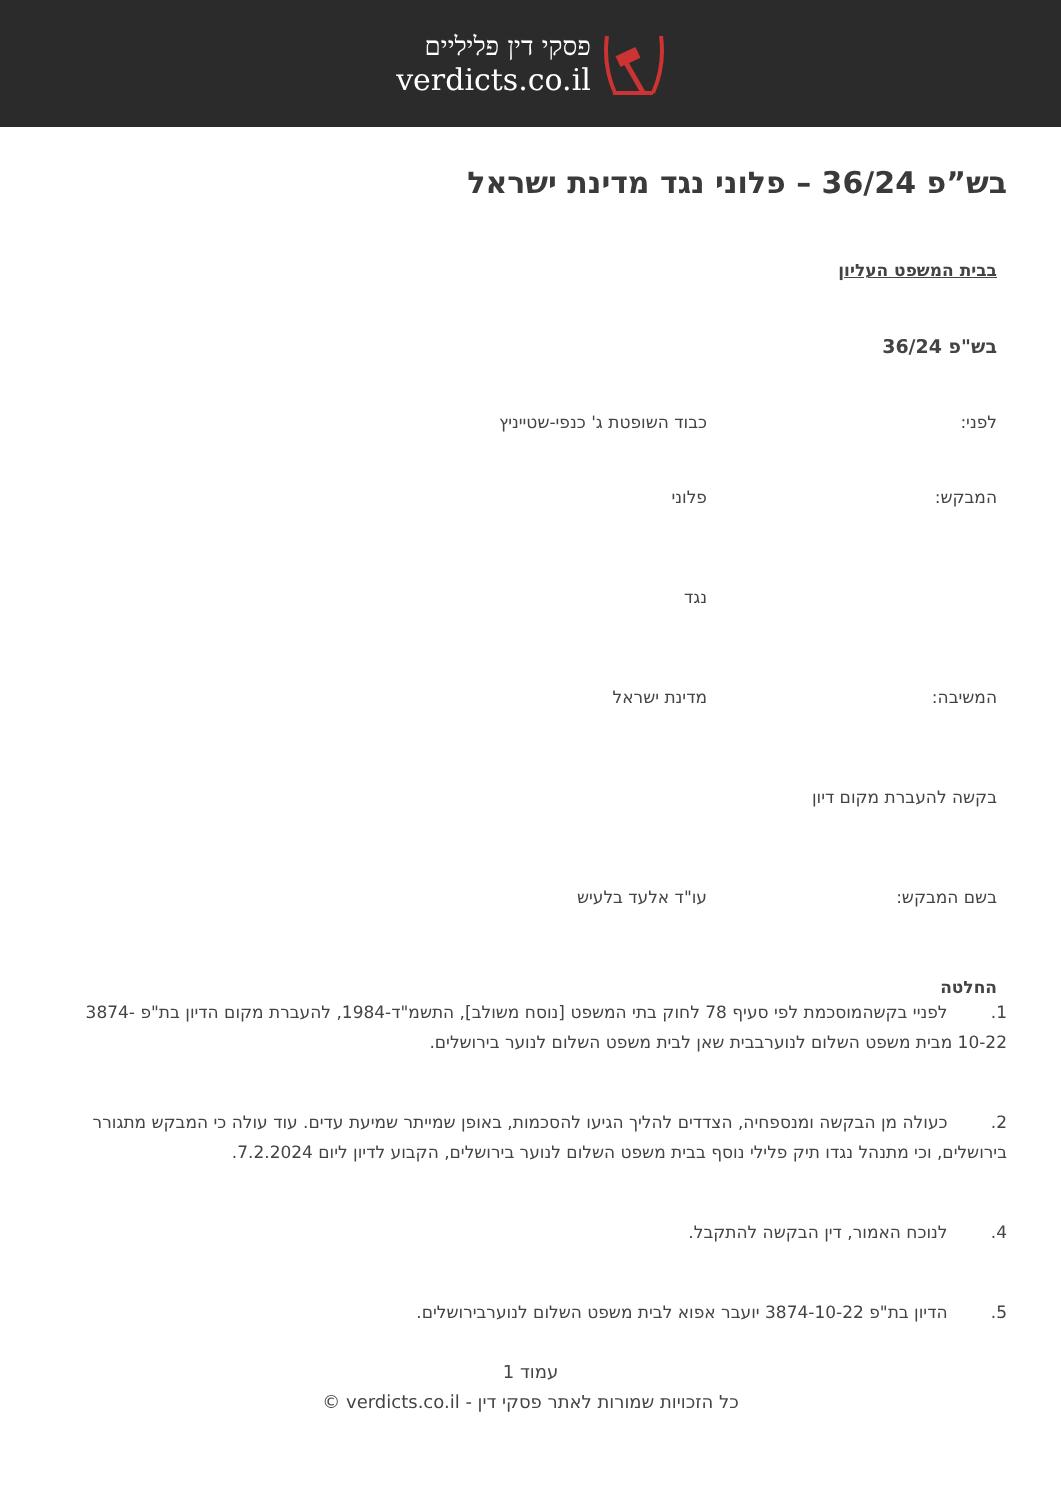פסקי דין פליליים
verdicts.co.il
בש”פ 36/24 – פלוני נגד מדינת ישראל
בבית המשפט העליון
בש"פ 36/24
לפני: כבוד השופטת ג' כנפי-שטייניץ
המבקש: פלוני
נגד
המשיבה: מדינת ישראל
בקשה להעברת מקום דיון
בשם המבקש: עו"ד אלעד בלעיש
החלטה
1. לפניי בקשהמוסכמת לפי סעיף 78 לחוק בתי המשפט [נוסח משולב], התשמ"ד-1984, להעברת מקום הדיון בת"פ 3874-10-22 מבית משפט השלום לנוערבבית שאן לבית משפט השלום לנוער בירושלים.
2. כעולה מן הבקשה ומנספחיה, הצדדים להליך הגיעו להסכמות, באופן שמייתר שמיעת עדים. עוד עולה כי המבקש מתגורר בירושלים, וכי מתנהל נגדו תיק פלילי נוסף בבית משפט השלום לנוער בירושלים, הקבוע לדיון ליום 7.2.2024.
4. לנוכח האמור, דין הבקשה להתקבל.
5. הדיון בת"פ 3874-10-22 יועבר אפוא לבית משפט השלום לנוערבירושלים.
עמוד 1
כל הזכויות שמורות לאתר פסקי דין - verdicts.co.il ©